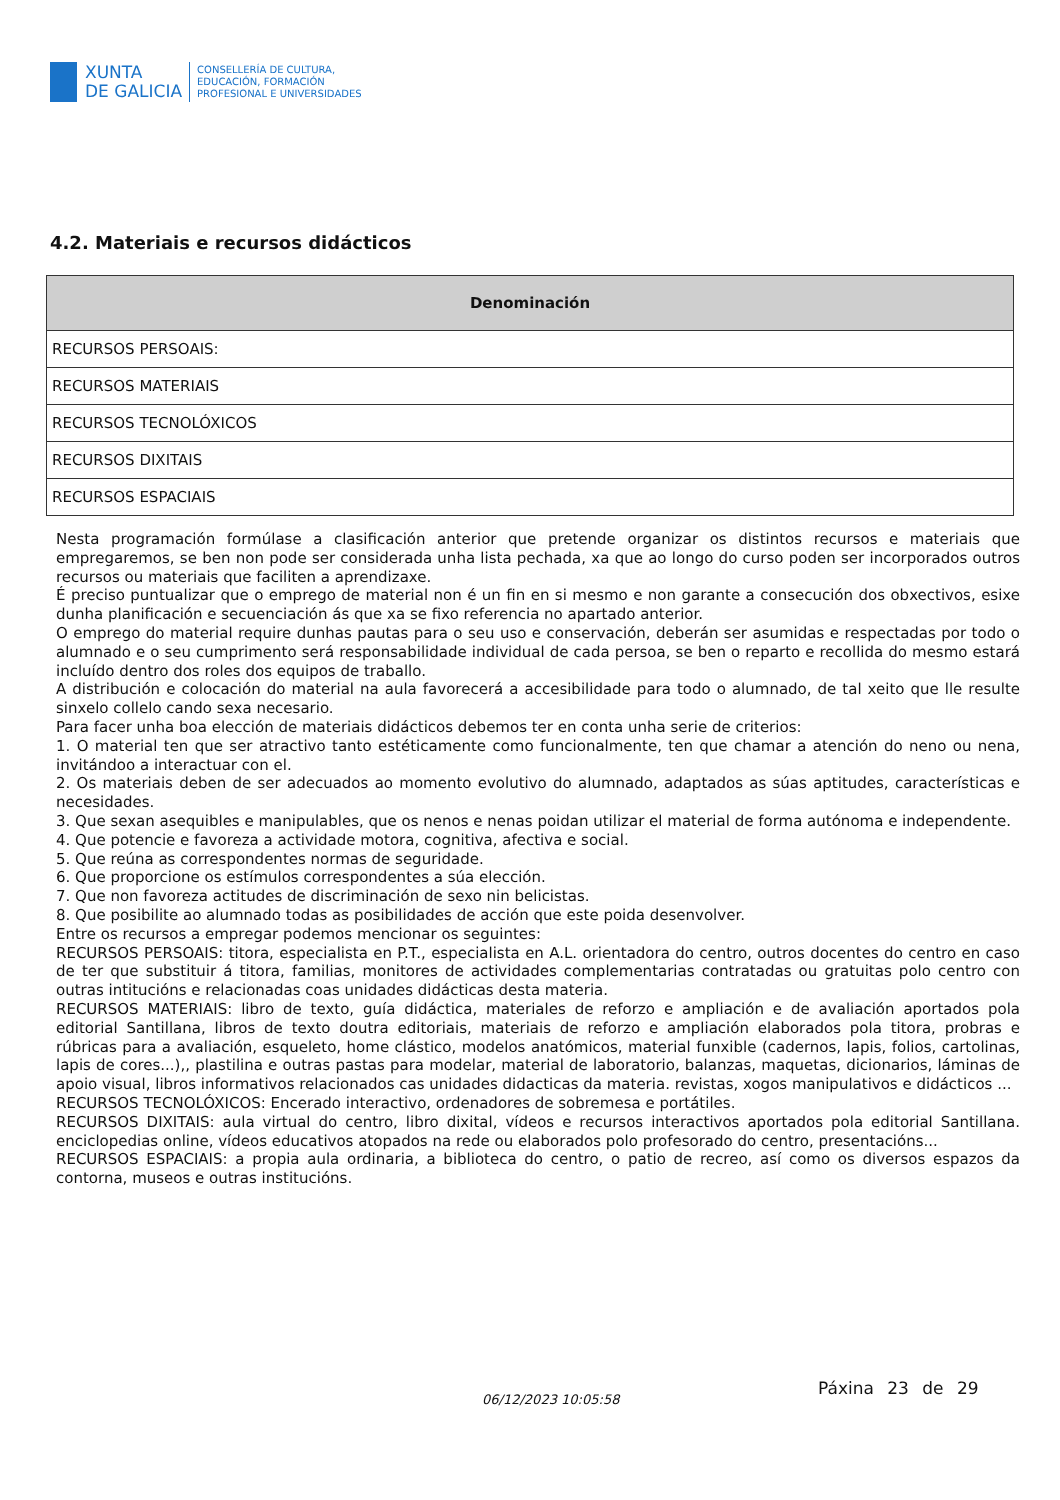XUNTA
DE GALICIA
CONSELLERÍA DE CULTURA,
EDUCACIÓN, FORMACIÓN
PROFESIONAL E UNIVERSIDADES
4.2. Materiais e recursos didácticos
| Denominación |
| --- |
| RECURSOS PERSOAIS: |
| RECURSOS MATERIAIS |
| RECURSOS TECNOLÓXICOS |
| RECURSOS DIXITAIS |
| RECURSOS ESPACIAIS |
Nesta programación formúlase a clasificación anterior que pretende organizar os distintos recursos e materiais que empregaremos, se ben non pode ser considerada unha lista pechada, xa que ao longo do curso poden ser incorporados outros recursos ou materiais que faciliten a aprendizaxe.
É preciso puntualizar que o emprego de material non é un fin en si mesmo e non garante a consecución dos obxectivos, esixe dunha planificación e secuenciación ás que xa se fixo referencia no apartado anterior.
O emprego do material require dunhas pautas para o seu uso e conservación, deberán ser asumidas e respectadas por todo o alumnado e o seu cumprimento será responsabilidade individual de cada persoa, se ben o reparto e recollida do mesmo estará incluído dentro dos roles dos equipos de traballo.
A distribución e colocación do material na aula favorecerá a accesibilidade para todo o alumnado, de tal xeito que lle resulte sinxelo collelo cando sexa necesario.
Para facer unha boa elección de materiais didácticos debemos ter en conta unha serie de criterios:
1. O material ten que ser atractivo tanto estéticamente como funcionalmente, ten que chamar a atención do neno ou nena, invitándoo a interactuar con el.
2. Os materiais deben de ser adecuados ao momento evolutivo do alumnado, adaptados as súas aptitudes, características e necesidades.
3. Que sexan asequibles e manipulables, que os nenos e nenas poidan utilizar el material de forma autónoma e independente.
4. Que potencie e favoreza a actividade motora, cognitiva, afectiva e social.
5. Que reúna as correspondentes normas de seguridade.
6. Que proporcione os estímulos correspondentes a súa elección.
7. Que non favoreza actitudes de discriminación de sexo nin belicistas.
8. Que posibilite ao alumnado todas as posibilidades de acción que este poida desenvolver.
Entre os recursos a empregar podemos mencionar os seguintes:
RECURSOS PERSOAIS: titora, especialista en P.T., especialista en A.L. orientadora do centro, outros docentes do centro en caso de ter que substituir á titora, familias, monitores de actividades complementarias contratadas ou gratuitas polo centro con outras intitucións e relacionadas coas unidades didácticas desta materia.
RECURSOS MATERIAIS: libro de texto, guía didáctica, materiales de reforzo e ampliación e de avaliación aportados pola editorial Santillana, libros de texto doutra editoriais, materiais de reforzo e ampliación elaborados pola titora, probras e rúbricas para a avaliación, esqueleto, home clástico, modelos anatómicos, material funxible (cadernos, lapis, folios, cartolinas, lapis de cores...),, plastilina e outras pastas para modelar, material de laboratorio, balanzas, maquetas, dicionarios, láminas de apoio visual, libros informativos relacionados cas unidades didacticas da materia. revistas, xogos manipulativos e didácticos ...
RECURSOS TECNOLÓXICOS: Encerado interactivo, ordenadores de sobremesa e portátiles.
RECURSOS DIXITAIS: aula virtual do centro, libro dixital, vídeos e recursos interactivos aportados pola editorial Santillana. enciclopedias online, vídeos educativos atopados na rede ou elaborados polo profesorado do centro, presentacións...
RECURSOS ESPACIAIS: a propia aula ordinaria, a biblioteca do centro, o patio de recreo, así como os diversos espazos da contorna, museos e outras institucións.
06/12/2023 10:05:58
Páxina 23 de 29